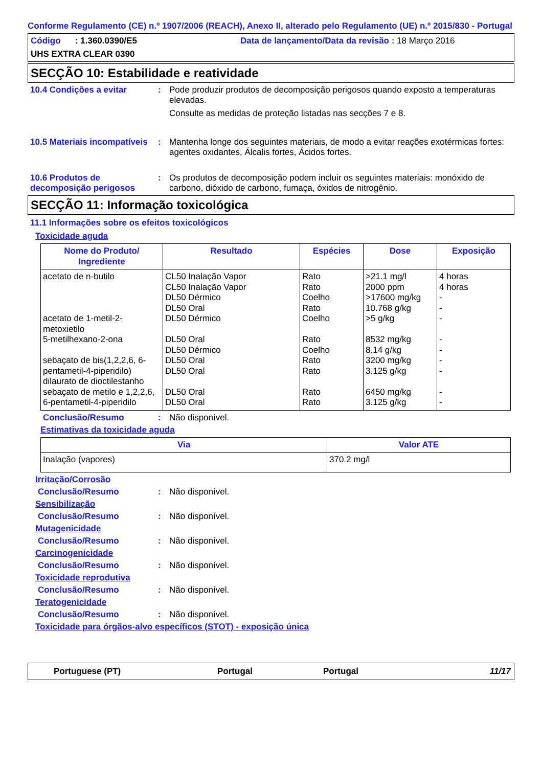Conforme Regulamento (CE) n.º 1907/2006 (REACH), Anexo II, alterado pelo Regulamento (UE) n.º 2015/830 - Portugal
Código : 1.360.0390/E5 Data de lançamento/Data da revisão : 18 Março 2016
UHS EXTRA CLEAR 0390
SECÇÃO 10: Estabilidade e reatividade
10.4 Condições a evitar : Pode produzir produtos de decomposição perigosos quando exposto a temperaturas elevadas.
Consulte as medidas de proteção listadas nas secções 7 e 8.
10.5 Materiais incompatíveis
: Mantenha longe dos seguintes materiais, de modo a evitar reações exotérmicas fortes: agentes oxidantes, Álcalis fortes, Ácidos fortes.
10.6 Produtos de decomposição perigosos
: Os produtos de decomposição podem incluir os seguintes materiais: monóxido de carbono, dióxido de carbono, fumaça, óxidos de nitrogênio.
SECÇÃO 11: Informação toxicológica
11.1 Informações sobre os efeitos toxicológicos
Toxicidade aguda
| Nome do Produto/ Ingrediente | Resultado | Espécies | Dose | Exposição |
| --- | --- | --- | --- | --- |
| acetato de n-butilo acetato de 1-metil-2-metoxietilo 5-metilhexano-2-ona sebaçato de bis(1,2,2,6, 6-pentametil-4-piperidilo) dilaurato de dioctilestanho sebaçato de metilo e 1,2,2,6, 6-pentametil-4-piperidilo | CL50 Inalação Vapor CL50 Inalação Vapor DL50 Dérmico DL50 Oral DL50 Dérmico DL50 Oral DL50 Dérmico DL50 Oral DL50 Oral DL50 Oral DL50 Oral | Rato Rato Coelho Rato Coelho Rato Coelho Rato Rato Rato Rato | >21.1 mg/l 2000 ppm >17600 mg/kg 10.768 g/kg >5 g/kg 8532 mg/kg 8.14 g/kg 3200 mg/kg 3.125 g/kg 6450 mg/kg 3.125 g/kg | 4 horas 4 horas - - - - - - - - - |
Conclusão/Resumo : Não disponível.
Estimativas da toxicidade aguda
| Via | Valor ATE |
| --- | --- |
| Inalação (vapores) | 370.2 mg/l |
Irritação/Corrosão
Conclusão/Resumo : Não disponível.
Sensibilização
Conclusão/Resumo : Não disponível.
Mutagenicidade
Conclusão/Resumo : Não disponível.
Carcinogenicidade
Conclusão/Resumo : Não disponível.
Toxicidade reprodutiva
Conclusão/Resumo : Não disponível.
Teratogenicidade
Conclusão/Resumo : Não disponível.
Toxicidade para órgãos-alvo específicos (STOT) - exposição única
Portuguese (PT) Portugal Portugal 11/17